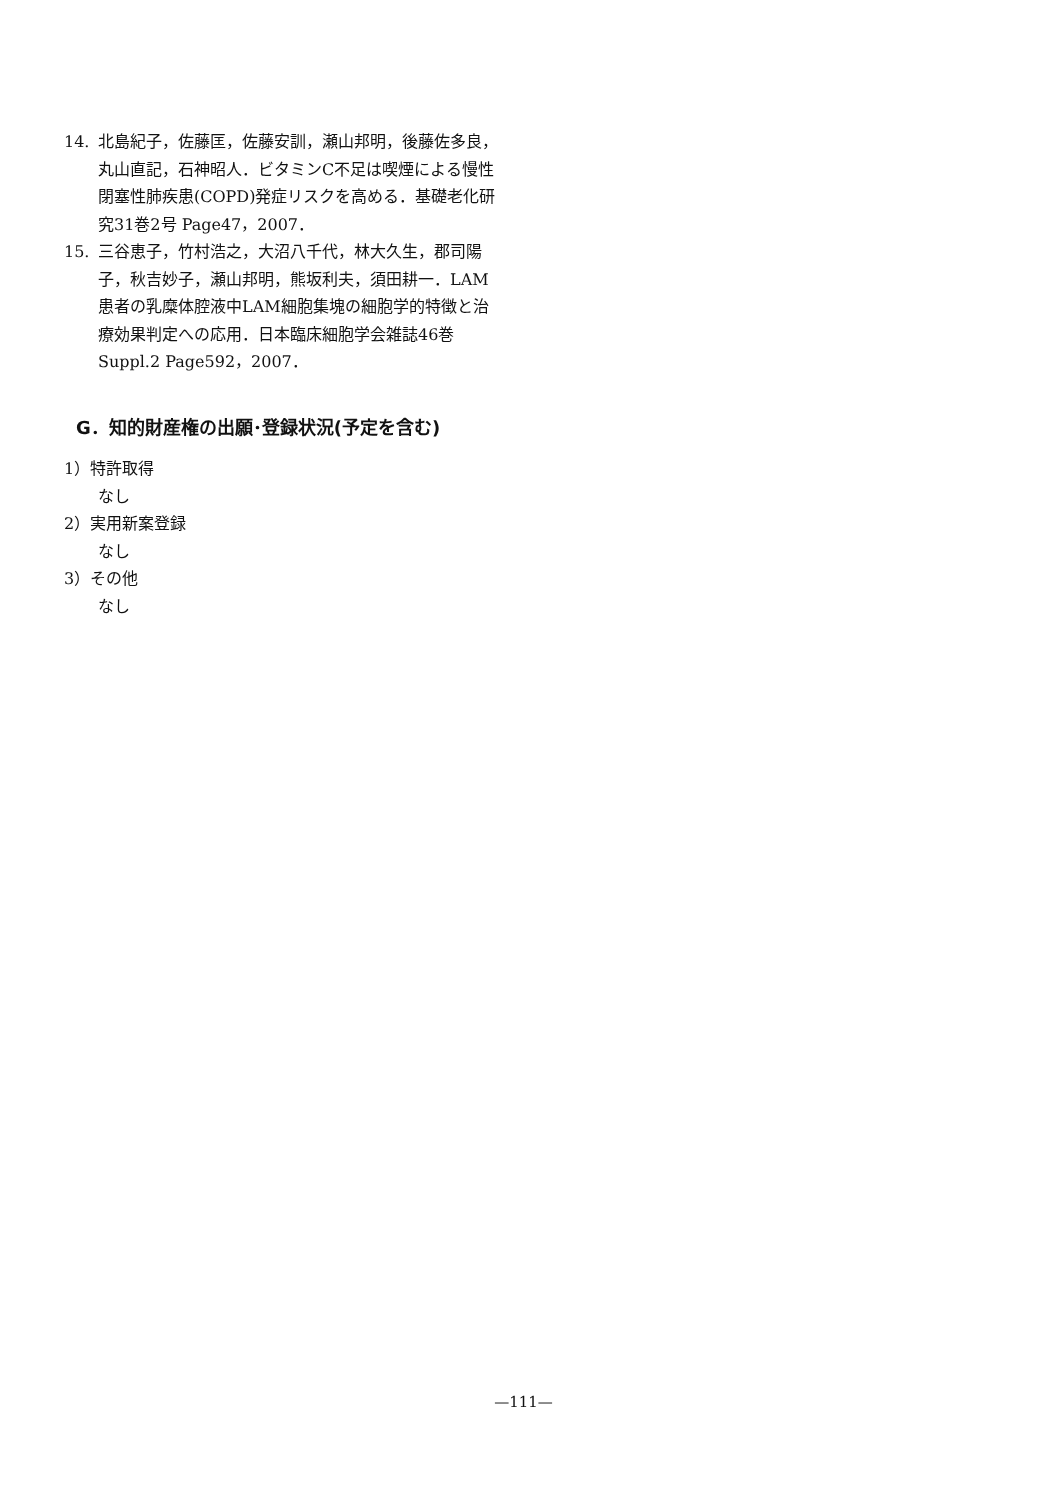14. 北島紀子，佐藤匡，佐藤安訓，瀬山邦明，後藤佐多良，丸山直記，石神昭人．ビタミンC不足は喫煙による慢性閉塞性肺疾患(COPD)発症リスクを高める．基礎老化研究31巻2号 Page47，2007．
15. 三谷恵子，竹村浩之，大沼八千代，林大久生，郡司陽子，秋吉妙子，瀬山邦明，熊坂利夫，須田耕一．LAM患者の乳糜体腔液中LAM細胞集塊の細胞学的特徴と治療効果判定への応用．日本臨床細胞学会雑誌46巻Suppl.2 Page592，2007．
G．知的財産権の出願･登録状況(予定を含む)
1）特許取得
なし
2）実用新案登録
なし
3）その他
なし
—111—